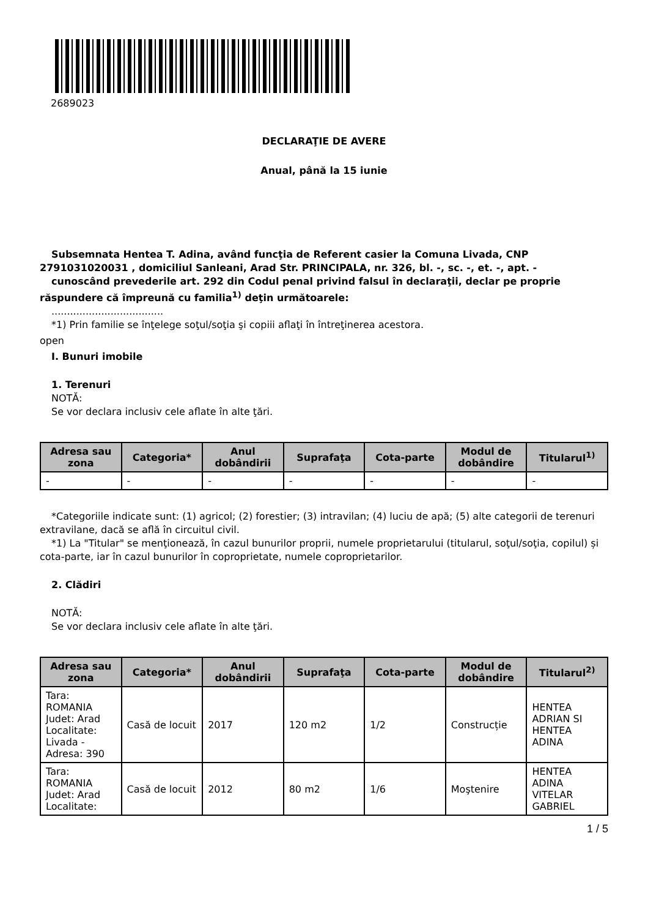2689023
DECLARAŢIE DE AVERE
Anual, până la 15 iunie
Subsemnata Hentea T. Adina, având funcţia de Referent casier la Comuna Livada, CNP 2791031020031 , domiciliul Sanleani, Arad Str. PRINCIPALA, nr. 326, bl. -, sc. -, et. -, apt. -
cunoscând prevederile art. 292 din Codul penal privind falsul în declaraţii, declar pe proprie răspundere că împreună cu familia<sup>1)</sup> deţin următoarele:
....................................
*1) Prin familie se înţelege soţul/soţia şi copiii aflaţi în întreţinerea acestora.
open
I. Bunuri imobile
1. Terenuri
NOTĂ:
Se vor declara inclusiv cele aflate în alte ţări.
| Adresa sau zona | Categoria* | Anul dobândirii | Suprafaţa | Cota-parte | Modul de dobândire | Titularul<sup>1)</sup> |
| --- | --- | --- | --- | --- | --- | --- |
| - | - | - | - | - | - | - |
*Categoriile indicate sunt: (1) agricol; (2) forestier; (3) intravilan; (4) luciu de apă; (5) alte categorii de terenuri extravilane, dacă se află în circuitul civil.
*1) La "Titular" se menţionează, în cazul bunurilor proprii, numele proprietarului (titularul, soţul/soţia, copilul) și cota-parte, iar în cazul bunurilor în coproprietate, numele coproprietarilor.
2. Clădiri
NOTĂ:
Se vor declara inclusiv cele aflate în alte ţări.
| Adresa sau zona | Categoria* | Anul dobândirii | Suprafaţa | Cota-parte | Modul de dobândire | Titularul<sup>2)</sup> |
| --- | --- | --- | --- | --- | --- | --- |
| Tara: ROMANIA Judet: Arad Localitate: Livada - Adresa: 390 | Casă de locuit | 2017 | 120 m2 | 1/2 | Construcție | HENTEA ADRIAN SI HENTEA ADINA |
| Tara: ROMANIA Judet: Arad Localitate: | Casă de locuit | 2012 | 80 m2 | 1/6 | Moştenire | HENTEA ADINA VITELAR GABRIEL |
1 / 5